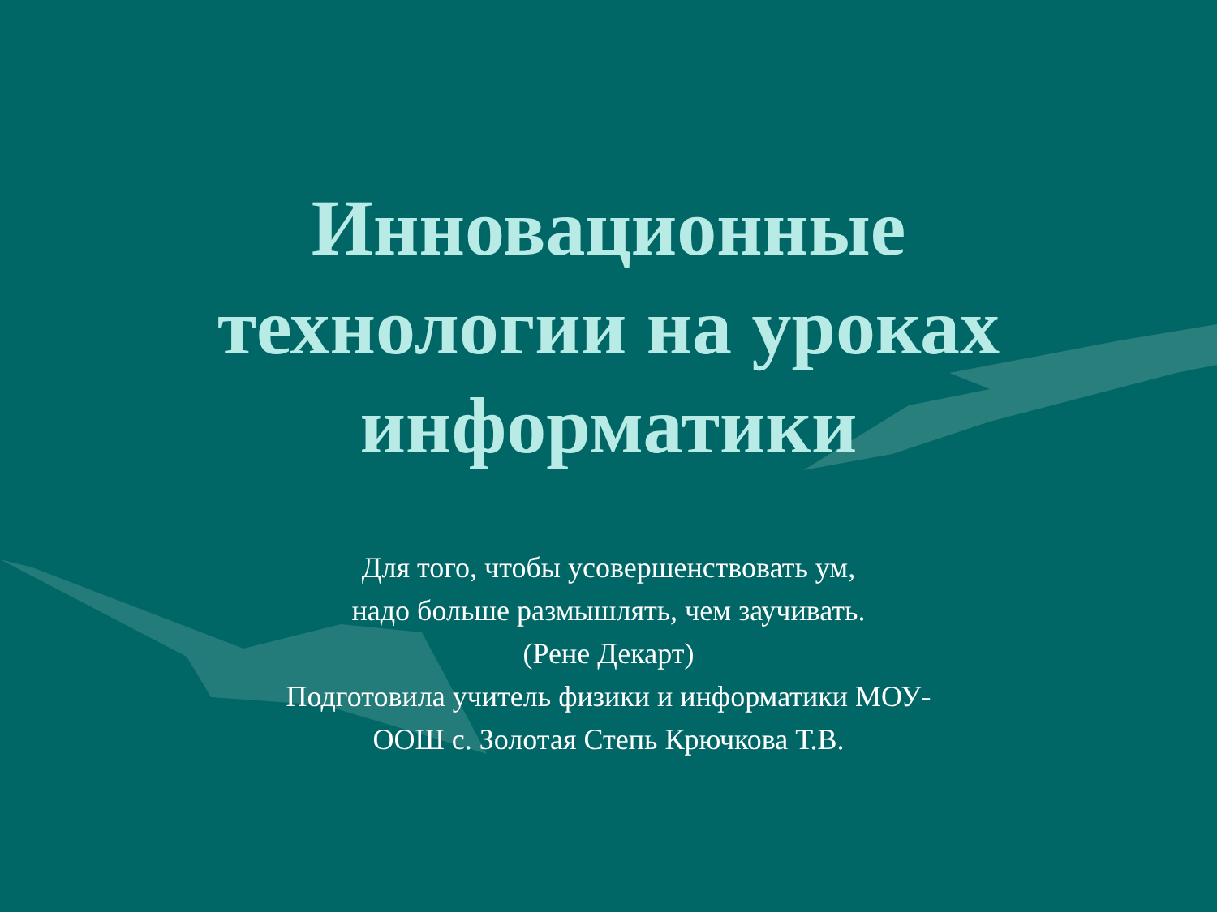Инновационные
технологии на уроках
информатики
Для того, чтобы усовершенствовать ум,
надо больше размышлять, чем заучивать.
(Рене Декарт)
Подготовила учитель физики и информатики МОУ-
ООШ с. Золотая Степь Крючкова Т.В.